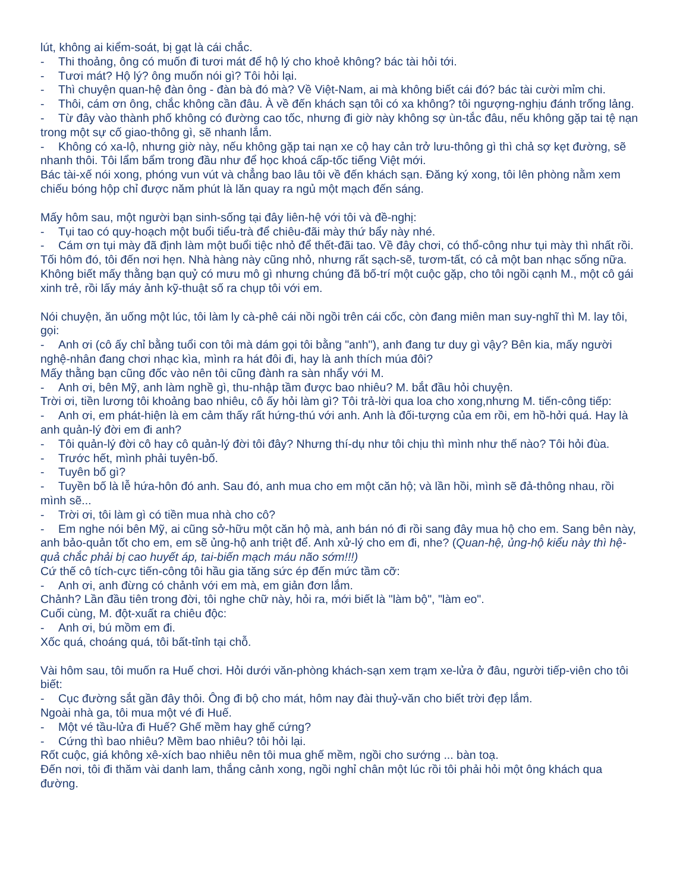lút, không ai kiểm-soát, bị gạt là cái chắc.
- Thi thoảng, ông có muốn đi tươi mát để hộ lý cho khoẻ không? bác tài hỏi tới.
- Tươi mát? Hộ lý? ông muốn nói gì? Tôi hỏi lại.
- Thì chuyện quan-hệ đàn ông - đàn bà đó mà? Về Việt-Nam, ai mà không biết cái đó? bác tài cười mỉm chi.
- Thôi, cám ơn ông, chắc không cần đâu. À về đến khách sạn tôi có xa không? tôi ngượng-nghịu đánh trống lảng.
- Từ đây vào thành phố không có đường cao tốc, nhưng đi giờ này không sợ ùn-tắc đâu, nếu không gặp tai tệ nạn trong một sự cố giao-thông gì, sẽ nhanh lắm.
- Không có xa-lộ, nhưng giờ này, nếu không gặp tai nạn xe cộ hay cản trở lưu-thông gì thì chả sợ kẹt đường, sẽ nhanh thôi. Tôi lẩm bẩm trong đầu như để học khoá cấp-tốc tiếng Việt mới.
Bác tài-xế nói xong, phóng vun vút và chẳng bao lâu tôi về đến khách sạn. Đăng ký xong, tôi lên phòng nằm xem chiếu bóng hộp chỉ được năm phút là lăn quay ra ngủ một mạch đến sáng.
Mấy hôm sau, một người bạn sinh-sống tại đây liên-hệ với tôi và đề-nghị:
- Tụi tao có quy-hoạch một buổi tiểu-trà để chiêu-đãi mày thứ bẩy này nhé.
- Cám ơn tụi mày đã định làm một buổi tiệc nhỏ để thết-đãi tao. Về đây chơi, có thổ-công như tụi mày thì nhất rồi.
Tối hôm đó, tôi đến nơi hẹn. Nhà hàng này cũng nhỏ, nhưng rất sạch-sẽ, tươm-tất, có cả một ban nhạc sống nữa. Không biết mấy thằng bạn quỷ có mưu mô gì nhưng chúng đã bố-trí một cuộc gặp, cho tôi ngồi cạnh M., một cô gái xinh trẻ, rồi lấy máy ảnh kỹ-thuật số ra chụp tôi với em.
Nói chuyện, ăn uống một lúc, tôi làm ly cà-phê cái nồi ngồi trên cái cốc, còn đang miên man suy-nghĩ thì M. lay tôi, gọi:
- Anh ơi (cô ấy chỉ bằng tuổi con tôi mà dám gọi tôi bằng "anh"), anh đang tư duy gì vậy? Bên kia, mấy người nghệ-nhân đang chơi nhạc kìa, mình ra hát đôi đi, hay là anh thích múa đôi?
Mấy thằng bạn cũng đốc vào nên tôi cũng đành ra sàn nhẩy với M.
- Anh ơi, bên Mỹ, anh làm nghề gì, thu-nhập tầm được bao nhiêu? M. bắt đầu hỏi chuyện.
Trời ơi, tiền lương tôi khoảng bao nhiêu, cô ấy hỏi làm gì? Tôi trả-lời qua loa cho xong,nhưng M. tiến-công tiếp:
- Anh ơi, em phát-hiện là em cảm thấy rất hứng-thú với anh. Anh là đối-tượng của em rồi, em hồ-hởi quá. Hay là anh quản-lý đời em đi anh?
- Tôi quản-lý đời cô hay cô quản-lý đời tôi đây? Nhưng thí-dụ như tôi chịu thì mình như thế nào? Tôi hỏi đùa.
- Trước hết, mình phải tuyên-bố.
- Tuyên bố gì?
- Tuyền bố là lễ hứa-hôn đó anh. Sau đó, anh mua cho em một căn hộ; và lần hồi, mình sẽ đả-thông nhau, rồi mình sẽ...
- Trời ơi, tôi làm gì có tiền mua nhà cho cô?
- Em nghe nói bên Mỹ, ai cũng sở-hữu một căn hộ mà, anh bán nó đi rồi sang đây mua hộ cho em. Sang bên này, anh bảo-quản tốt cho em, em sẽ ủng-hộ anh triệt để. Anh xử-lý cho em đi, nhe? (Quan-hệ, ủng-hộ kiểu này thì hệ-quả chắc phải bị cao huyết áp, tai-biến mạch máu não sớm!!!)
Cứ thế cô tích-cực tiến-công tôi hầu gia tăng sức ép đến mức tầm cỡ:
- Anh ơi, anh đừng có chảnh với em mà, em giản đơn lắm.
Chảnh? Lần đầu tiên trong đời, tôi nghe chữ này, hỏi ra, mới biết là "làm bộ", "làm eo".
Cuối cùng, M. đột-xuất ra chiêu độc:
- Anh ơi, bú mồm em đi.
Xốc quá, choáng quá, tôi bất-tỉnh tại chỗ.
Vài hôm sau, tôi muốn ra Huế chơi. Hỏi dưới văn-phòng khách-sạn xem trạm xe-lửa ở đâu, người tiếp-viên cho tôi biết:
- Cục đường sắt gần đây thôi. Ông đi bộ cho mát, hôm nay đài thuỷ-văn cho biết trời đẹp lắm.
Ngoài nhà ga, tôi mua một vé đi Huế.
- Một vé tầu-lửa đi Huế? Ghế mềm hay ghế cứng?
- Cứng thì bao nhiêu? Mềm bao nhiêu? tôi hỏi lại.
Rốt cuộc, giá không xê-xích bao nhiêu nên tôi mua ghế mềm, ngồi cho sướng ... bàn toạ.
Đến nơi, tôi đi thăm vài danh lam, thắng cảnh xong, ngồi nghỉ chân một lúc rồi tôi phải hỏi một ông khách qua đường.